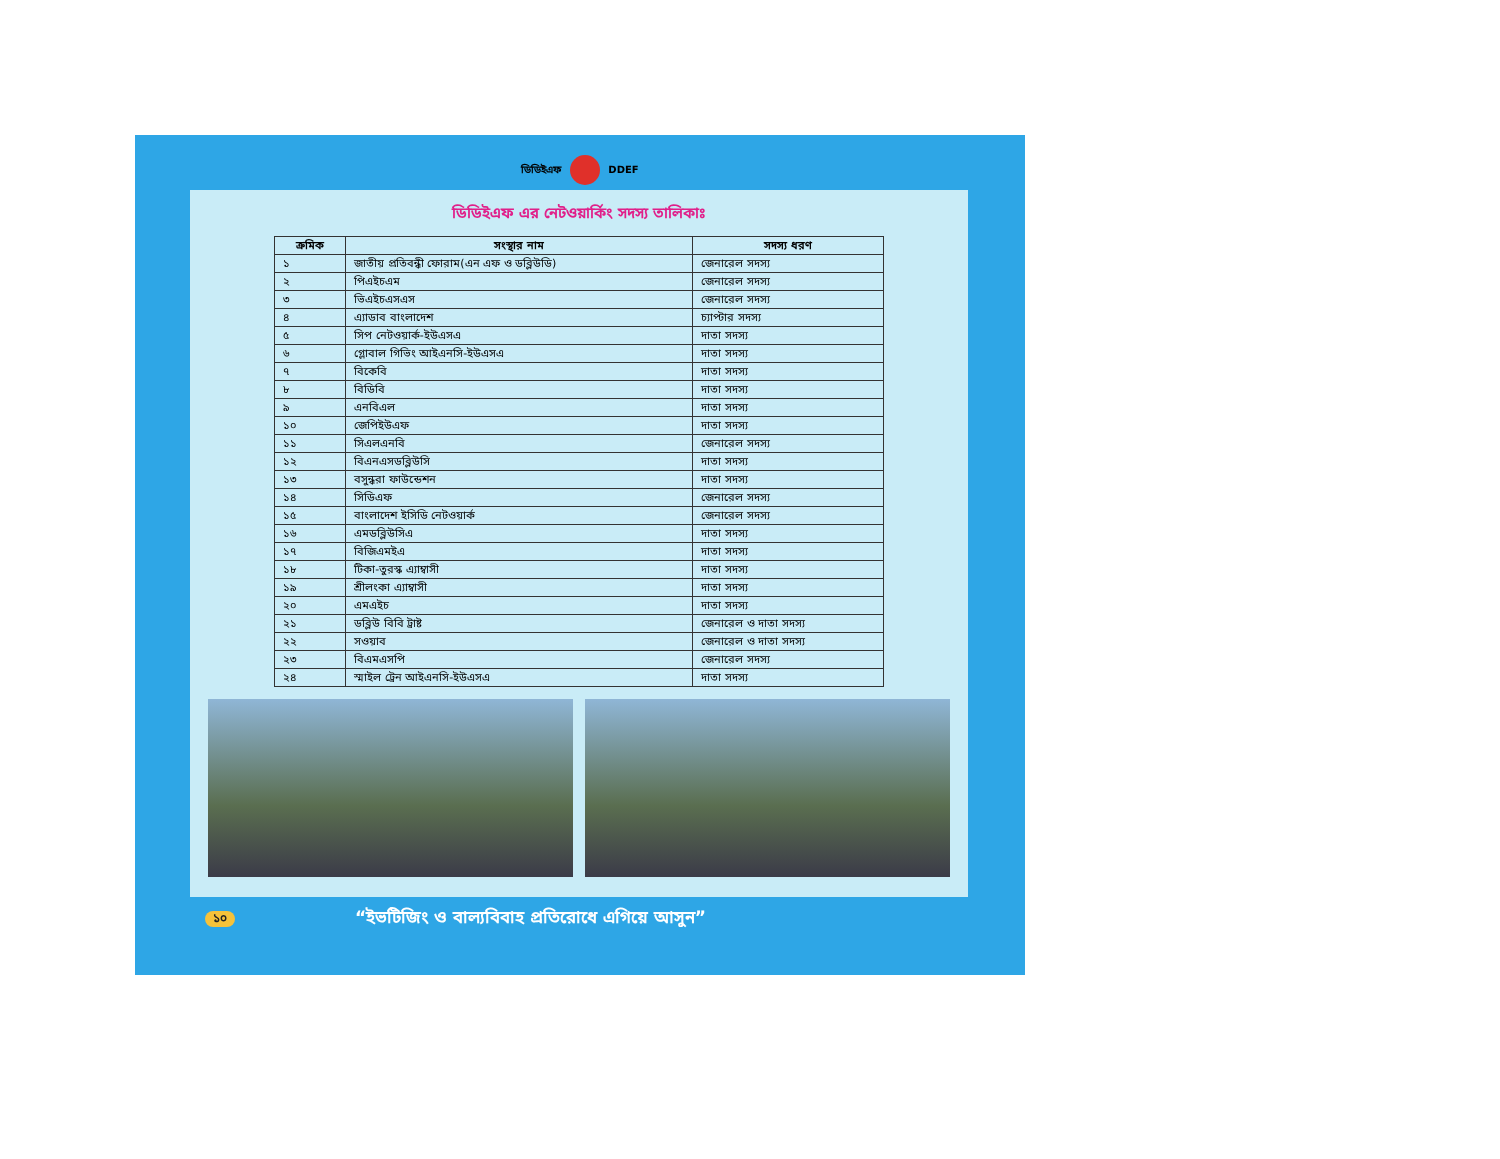ডিডিইএফ DDEF
ডিডিইএফ এর নেটওয়ার্কিং সদস্য তালিকাঃ
| ক্রমিক | সংস্থার নাম | সদস্য ধরণ |
| --- | --- | --- |
| ১ | জাতীয় প্রতিবন্ধী ফোরাম(এন এফ ও ডব্লিউডি) | জেনারেল সদস্য |
| ২ | পিএইচএম | জেনারেল সদস্য |
| ৩ | ভিএইচএসএস | জেনারেল সদস্য |
| ৪ | এ্যাডাব বাংলাদেশ | চ্যাপ্টার সদস্য |
| ৫ | সিপ নেটওয়ার্ক-ইউএসএ | দাতা সদস্য |
| ৬ | গ্লোবাল গিভিং আইএনসি-ইউএসএ | দাতা সদস্য |
| ৭ | বিকেবি | দাতা সদস্য |
| ৮ | বিডিবি | দাতা সদস্য |
| ৯ | এনবিএল | দাতা সদস্য |
| ১০ | জেপিইউএফ | দাতা সদস্য |
| ১১ | সিএলএনবি | জেনারেল সদস্য |
| ১২ | বিএনএসডব্লিউসি | দাতা সদস্য |
| ১৩ | বসুন্ধরা ফাউন্ডেশন | দাতা সদস্য |
| ১৪ | সিডিএফ | জেনারেল সদস্য |
| ১৫ | বাংলাদেশ ইসিডি নেটওয়ার্ক | জেনারেল সদস্য |
| ১৬ | এমডব্লিউসিএ | দাতা সদস্য |
| ১৭ | বিজিএমইএ | দাতা সদস্য |
| ১৮ | টিকা-তুরস্ক এ্যাম্বাসী | দাতা সদস্য |
| ১৯ | শ্রীলংকা এ্যাম্বাসী | দাতা সদস্য |
| ২০ | এমএইচ | দাতা সদস্য |
| ২১ | ডব্লিউ বিবি ট্রাষ্ট | জেনারেল ও দাতা সদস্য |
| ২২ | সওয়াব | জেনারেল ও দাতা সদস্য |
| ২৩ | বিএমএসপি | জেনারেল সদস্য |
| ২৪ | স্মাইল ট্রেন আইএনসি-ইউএসএ | দাতা সদস্য |
১০ “ইভটিজিং ও বাল্যবিবাহ প্রতিরোধে এগিয়ে আসুন”